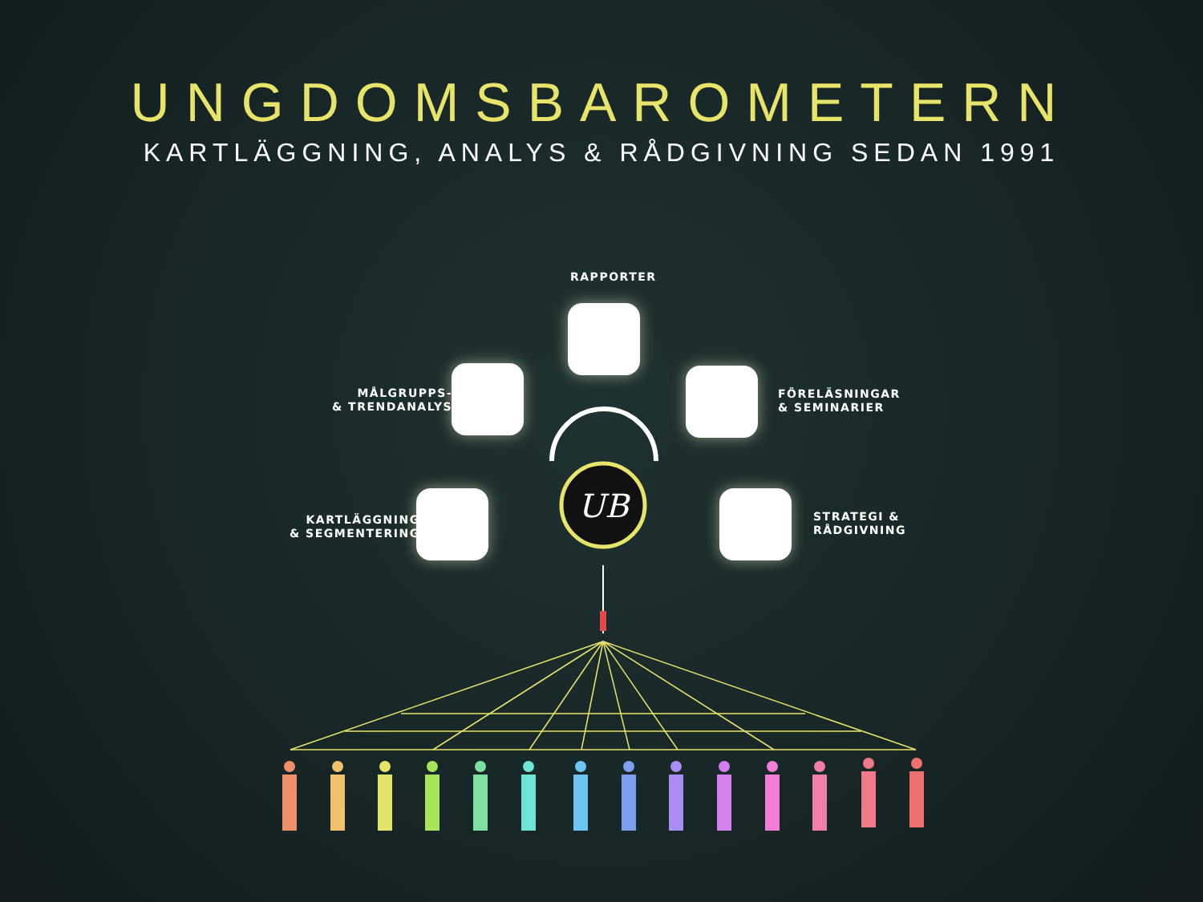UNGDOMSBAROMETERN
KARTLÄGGNING, ANALYS & RÅDGIVNING SEDAN 1991
RAPPORTER
MÅLGRUPPS-
& TRENDANALYS
FÖRELÄSNINGAR
& SEMINARIER
KARTLÄGGNING
& SEGMENTERING
STRATEGI &
RÅDGIVNING
UB